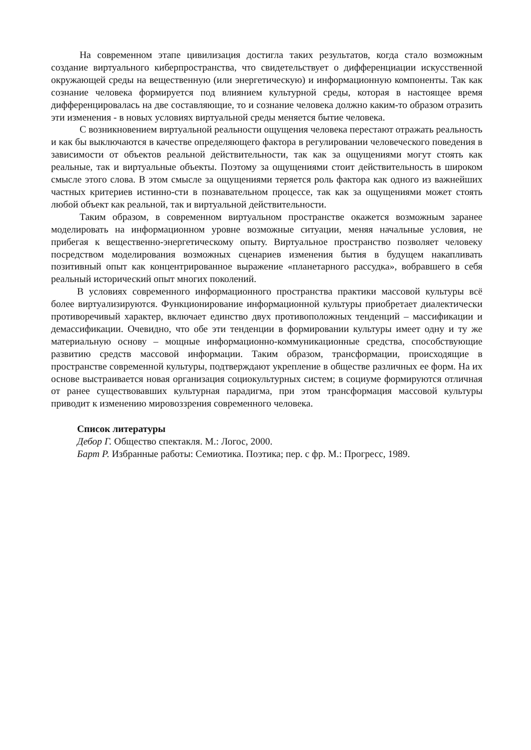На современном этапе цивилизация достигла таких результатов, когда стало возможным создание виртуального киберпространства, что свидетельствует о дифференциации искусственной окружающей среды на вещественную (или энергетическую) и информационную компоненты. Так как сознание человека формируется под влиянием культурной среды, которая в настоящее время дифференцировалась на две составляющие, то и сознание человека должно каким-то образом отразить эти изменения - в новых условиях виртуальной среды меняется бытие человека.
С возникновением виртуальной реальности ощущения человека перестают отражать реальность и как бы выключаются в качестве определяющего фактора в регулировании человеческого поведения в зависимости от объектов реальной действительности, так как за ощущениями могут стоять как реальные, так и виртуальные объекты. Поэтому за ощущениями стоит действительность в широком смысле этого слова. В этом смысле за ощущениями теряется роль фактора как одного из важнейших частных критериев истинно-сти в познавательном процессе, так как за ощущениями может стоять любой объект как реальной, так и виртуальной действительности.
Таким образом, в современном виртуальном пространстве окажется возможным заранее моделировать на информационном уровне возможные ситуации, меняя начальные условия, не прибегая к вещественно-энергетическому опыту. Виртуальное пространство позволяет человеку посредством моделирования возможных сценариев изменения бытия в будущем накапливать позитивный опыт как концентрированное выражение «планетарного рассудка», вобравшего в себя реальный исторический опыт многих поколений.
В условиях современного информационного пространства практики массовой культуры всё более виртуализируются. Функционирование информационной культуры приобретает диалектически противоречивый характер, включает единство двух противоположных тенденций – массификации и демассификации. Очевидно, что обе эти тенденции в формировании культуры имеет одну и ту же материальную основу – мощные информационно-коммуникационные средства, способствующие развитию средств массовой информации. Таким образом, трансформации, происходящие в пространстве современной культуры, подтверждают укрепление в обществе различных ее форм. На их основе выстраивается новая организация социокультурных систем; в социуме формируются отличная от ранее существовавших культурная парадигма, при этом трансформация массовой культуры приводит к изменению мировоззрения современного человека.
Список литературы
Дебор Г. Общество спектакля. М.: Логос, 2000.
Барт Р. Избранные работы: Семиотика. Поэтика; пер. с фр. М.: Прогресс, 1989.